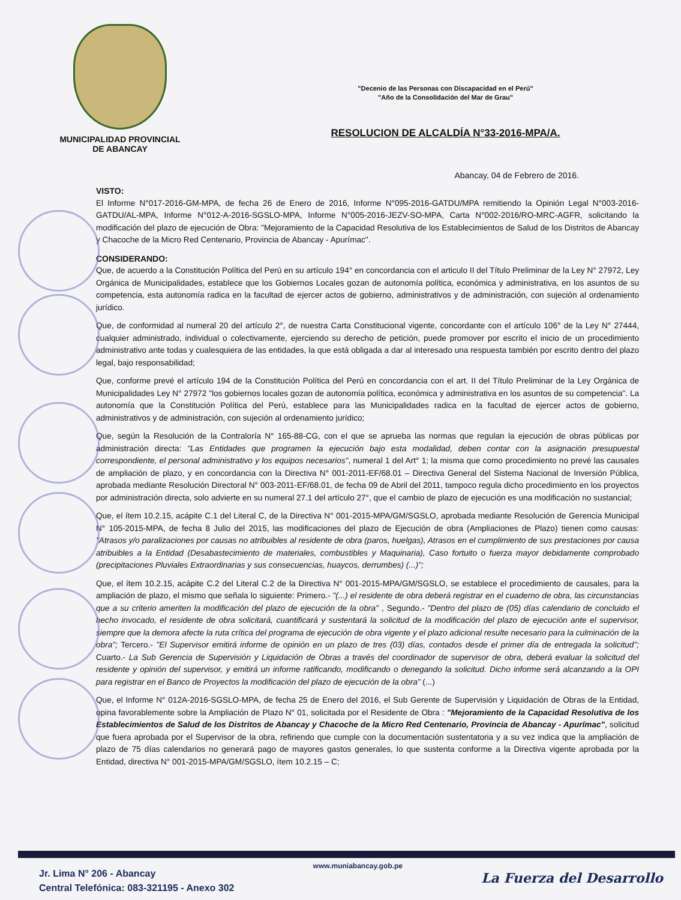MUNICIPALIDAD PROVINCIAL
DE ABANCAY
"Decenio de las Personas con Discapacidad en el Perú"
"Año de la Consolidación del Mar de Grau"
RESOLUCION DE ALCALDÍA N°33-2016-MPA/A.
Abancay, 04 de Febrero de 2016.
VISTO:
El Informe N°017-2016-GM-MPA, de fecha 26 de Enero de 2016, Informe N°095-2016-GATDU/MPA remitiendo la Opinión Legal N°003-2016-GATDU/AL-MPA, Informe N°012-A-2016-SGSLO-MPA, Informe N°005-2016-JEZV-SO-MPA, Carta N°002-2016/RO-MRC-AGFR, solicitando la modificación del plazo de ejecución de Obra: "Mejoramiento de la Capacidad Resolutiva de los Establecimientos de Salud de los Distritos de Abancay y Chacoche de la Micro Red Centenario, Provincia de Abancay - Apurímac".
CONSIDERANDO:
Que, de acuerdo a la Constitución Política del Perú en su artículo 194° en concordancia con el articulo II del Título Preliminar de la Ley N° 27972, Ley Orgánica de Municipalidades, establece que los Gobiernos Locales gozan de autonomía política, económica y administrativa, en los asuntos de su competencia, esta autonomía radica en la facultad de ejercer actos de gobierno, administrativos y de administración, con sujeción al ordenamiento jurídico.
Que, de conformidad al numeral 20 del artículo 2°, de nuestra Carta Constitucional vigente, concordante con el artículo 106° de la Ley N° 27444, cualquier administrado, individual o colectivamente, ejerciendo su derecho de petición, puede promover por escrito el inicio de un procedimiento administrativo ante todas y cualesquiera de las entidades, la que está obligada a dar al interesado una respuesta también por escrito dentro del plazo legal, bajo responsabilidad;
Que, conforme prevé el artículo 194 de la Constitución Política del Perú en concordancia con el art. II del Título Preliminar de la Ley Orgánica de Municipalidades Ley N° 27972 "los gobiernos locales gozan de autonomía política, económica y administrativa en los asuntos de su competencia". La autonomía que la Constitución Política del Perú, establece para las Municipalidades radica en la facultad de ejercer actos de gobierno, administrativos y de administración, con sujeción al ordenamiento jurídico;
Que, según la Resolución de la Contraloría N° 165-88-CG, con el que se aprueba las normas que regulan la ejecución de obras públicas por administración directa: "Las Entidades que programen la ejecución bajo esta modalidad, deben contar con la asignación presupuestal correspondiente, el personal administrativo y los equipos necesarios", numeral 1 del Art° 1; la misma que como procedimiento no prevé las causales de ampliación de plazo, y en concordancia con la Directiva N° 001-2011-EF/68.01 – Directiva General del Sistema Nacional de Inversión Pública, aprobada mediante Resolución Directoral N° 003-2011-EF/68.01, de fecha 09 de Abril del 2011, tampoco regula dicho procedimiento en los proyectos por administración directa, solo advierte en su numeral 27.1 del artículo 27°, que el cambio de plazo de ejecución es una modificación no sustancial;
Que, el ítem 10.2.15, acápite C.1 del Literal C, de la Directiva N° 001-2015-MPA/GM/SGSLO, aprobada mediante Resolución de Gerencia Municipal N° 105-2015-MPA, de fecha 8 Julio del 2015, las modificaciones del plazo de Ejecución de obra (Ampliaciones de Plazo) tienen como causas: "Atrasos y/o paralizaciones por causas no atribuibles al residente de obra (paros, huelgas), Atrasos en el cumplimiento de sus prestaciones por causa atribuibles a la Entidad (Desabastecimiento de materiales, combustibles y Maquinaria), Caso fortuito o fuerza mayor debidamente comprobado (precipitaciones Pluviales Extraordinarias y sus consecuencias, huaycos, derrumbes) (...)";
Que, el ítem 10.2.15, acápite C.2 del Literal C.2 de la Directiva N° 001-2015-MPA/GM/SGSLO, se establece el procedimiento de causales, para la ampliación de plazo, el mismo que señala lo siguiente: Primero.- "(...) el residente de obra deberá registrar en el cuaderno de obra, las circunstancias que a su criterio ameriten la modificación del plazo de ejecución de la obra" , Segundo.- "Dentro del plazo de (05) días calendario de concluido el hecho invocado, el residente de obra solicitará, cuantificará y sustentará la solicitud de la modificación del plazo de ejecución ante el supervisor, siempre que la demora afecte la ruta crítica del programa de ejecución de obra vigente y el plazo adicional resulte necesario para la culminación de la obra"; Tercero.- "El Supervisor emitirá informe de opinión en un plazo de tres (03) días, contados desde el primer día de entregada la solicitud"; Cuarto.- La Sub Gerencia de Supervisión y Liquidación de Obras a través del coordinador de supervisor de obra, deberá evaluar la solicitud del residente y opinión del supervisor, y emitirá un informe ratificando, modificando o denegando la solicitud. Dicho informe será alcanzando a la OPI para registrar en el Banco de Proyectos la modificación del plazo de ejecución de la obra" (...)
Que, el Informe N° 012A-2016-SGSLO-MPA, de fecha 25 de Enero del 2016, el Sub Gerente de Supervisión y Liquidación de Obras de la Entidad, opina favorablemente sobre la Ampliación de Plazo N° 01, solicitada por el Residente de Obra : "Mejoramiento de la Capacidad Resolutiva de los Establecimientos de Salud de los Distritos de Abancay y Chacoche de la Micro Red Centenario, Provincia de Abancay - Apurímac", solicitud que fuera aprobada por el Supervisor de la obra, refiriendo que cumple con la documentación sustentatoria y a su vez indica que la ampliación de plazo de 75 días calendarios no generará pago de mayores gastos generales, lo que sustenta conforme a la Directiva vigente aprobada por la Entidad, directiva N° 001-2015-MPA/GM/SGSLO, ítem 10.2.15 – C;
Jr. Lima N° 206 - Abancay
Central Telefónica: 083-321195 - Anexo 302
www.muniabancay.gob.pe
La Fuerza del Desarrollo